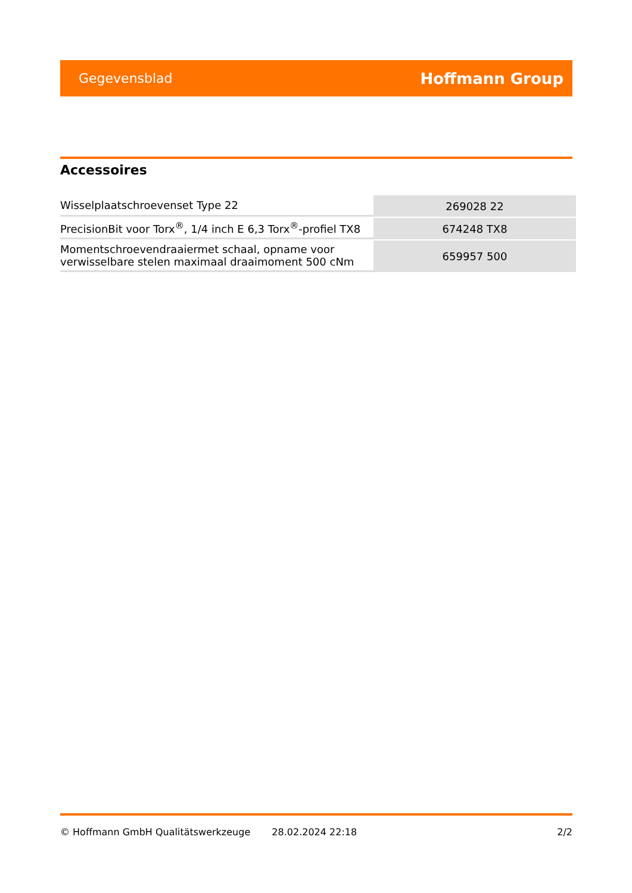Gegevensblad Hoffmann Group
Accessoires
| Wisselplaatschroevenset Type 22 | 269028 22 |
| PrecisionBit voor Torx<sup>®</sup>, 1/4 inch E 6,3 Torx<sup>®</sup>-profiel TX8 | 674248 TX8 |
| Momentschroevendraaiermet schaal, opname voor verwisselbare stelen maximaal draaimoment 500 cNm | 659957 500 |
© Hoffmann GmbH Qualitätswerkzeuge 28.02.2024 22:18 2/2